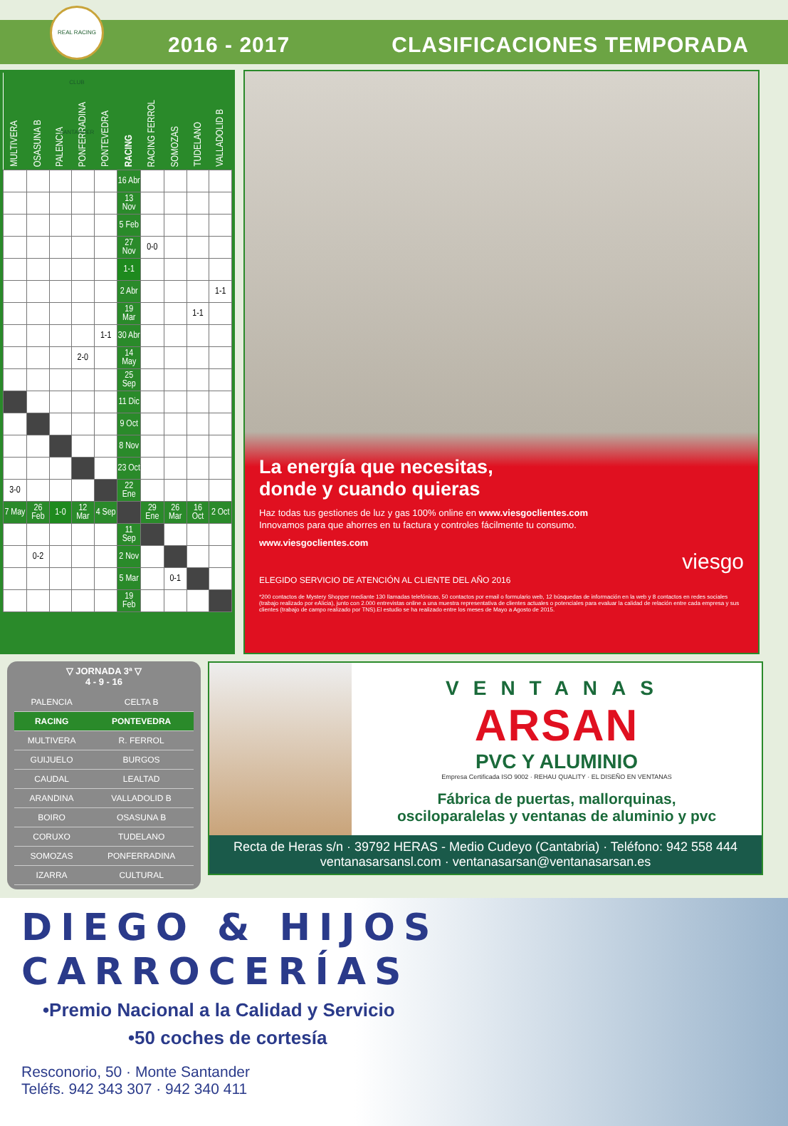REAL RACING CLUB SANTANDER
2016 - 2017 CLASIFICACIONES TEMPORADA
| MULTIVERA | OSASUNA B | PALENCIA | PONFERRADINA | PONTEVEDRA | RACING | RACING FERROL | SOMOZAS | TUDELANO | VALLADOLID B |
| --- | --- | --- | --- | --- | --- | --- | --- | --- | --- |
| | | | | | 16 Abr | | | | |
| | | | | | 13 Nov | | | | |
| | | | | | 5 Feb | | | | |
| | | | | | 27 Nov | 0-0 | | | |
| | | | | | 1-1 | | | | |
| | | | | | 2 Abr | | | | 1-1 |
| | | | | | 19 Mar | | | 1-1 | |
| | | | | 1-1 | 30 Abr | | | | |
| | | | 2-0 | | 14 May | | | | |
| | | | | | 25 Sep | | | | |
| | | | | | 11 Dic | | | | |
| | | | | | 9 Oct | | | | |
| | | | | | 8 Nov | | | | |
| | | | | | 23 Oct | | | | |
| 3-0 | | | | | 22 Ene | | | | |
| 7 May | 26 Feb | 1-0 | 12 Mar | 4 Sep | | 29 Ene | 26 Mar | 16 Oct | 2 Oct |
| | | | | | 11 Sep | | | | |
| | 0-2 | | | | 2 Nov | | | | |
| | | | | | 5 Mar | | 0-1 | | |
| | | | | | 19 Feb | | | | |
La energía que necesitas,
donde y cuando quieras
Haz todas tus gestiones de luz y gas 100% online en www.viesgoclientes.com
Innovamos para que ahorres en tu factura y controles fácilmente tu consumo.
www.viesgoclientes.com
viesgo
ELEGIDO SERVICIO DE ATENCIÓN AL CLIENTE DEL AÑO 2016
*200 contactos de Mystery Shopper mediante 130 llamadas telefónicas, 50 contactos por email o formulario web, 12 búsquedas de información en la web y 8 contactos en redes sociales (trabajo realizado por eAlicia), junto con 2.000 entrevistas online a una muestra representativa de clientes actuales o potenciales para evaluar la calidad de relación entre cada empresa y sus clientes (trabajo de campo realizado por TNS).El estudio se ha realizado entre los meses de Mayo a Agosto de 2015.
▽ JORNADA 3ª ▽
4 - 9 - 16
| PALENCIA | CELTA B |
| RACING | PONTEVEDRA |
| MULTIVERA | R. FERROL |
| GUIJUELO | BURGOS |
| CAUDAL | LEALTAD |
| ARANDINA | VALLADOLID B |
| BOIRO | OSASUNA B |
| CORUXO | TUDELANO |
| SOMOZAS | PONFERRADINA |
| IZARRA | CULTURAL |
VENTANAS
ARSAN
PVC Y ALUMINIO
Empresa Certificada ISO 9002 · REHAU QUALITY · EL DISEÑO EN VENTANAS
Fábrica de puertas, mallorquinas,
osciloparalelas y ventanas de aluminio y pvc
Recta de Heras s/n · 39792 HERAS - Medio Cudeyo (Cantabria) · Teléfono: 942 558 444
ventanasarsansl.com · ventanasarsan@ventanasarsan.es
DIEGO & HIJOS
CARROCERÍAS
•Premio Nacional a la Calidad y Servicio
•50 coches de cortesía
Resconorio, 50 · Monte Santander
Teléfs. 942 343 307 · 942 340 411